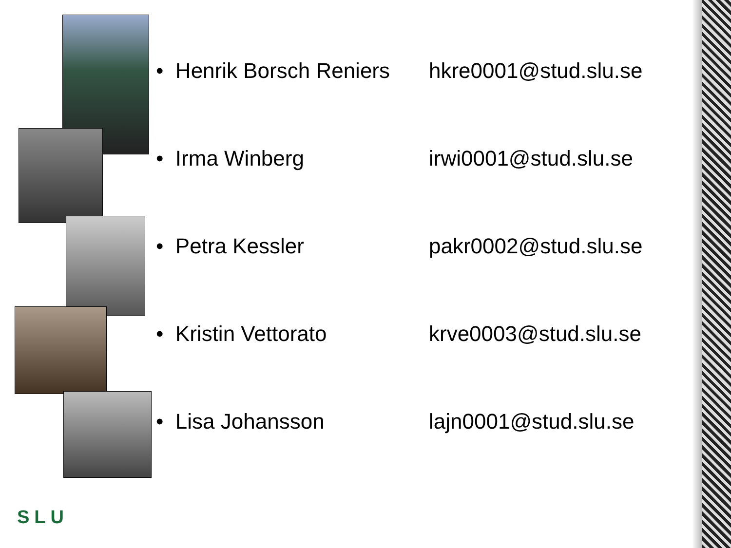• Henrik Borsch Reniers hkre0001@stud.slu.se
• Irma Winberg irwi0001@stud.slu.se
• Petra Kessler pakr0002@stud.slu.se
• Kristin Vettorato krve0003@stud.slu.se
• Lisa Johansson lajn0001@stud.slu.se
SLU